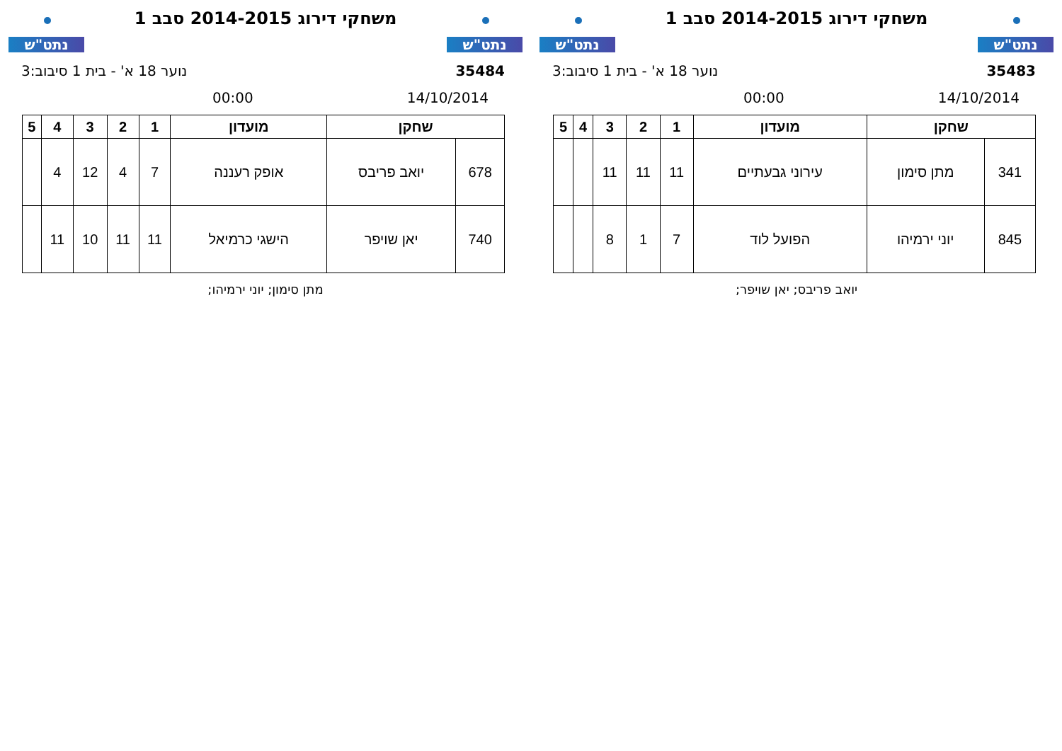נתט"ש
משחקי דירוג 2014-2015 סבב 1
נתט"ש
35483 נוער 18 א' - בית 1 סיבוב:3
14/10/2014 00:00
| שחקן | | מועדון | 1 | 2 | 3 | 4 | 5 |
| --- | --- | --- | --- | --- | --- | --- | --- |
| 341 | מתן סימון | עירוני גבעתיים | 11 | 11 | 11 | | |
| 845 | יוני ירמיהו | הפועל לוד | 7 | 1 | 8 | | |
יואב פריבס; יאן שויפר;
נתט"ש
משחקי דירוג 2014-2015 סבב 1
נתט"ש
35484 נוער 18 א' - בית 1 סיבוב:3
14/10/2014 00:00
| שחקן | | מועדון | 1 | 2 | 3 | 4 | 5 |
| --- | --- | --- | --- | --- | --- | --- | --- |
| 678 | יואב פריבס | אופק רעננה | 7 | 4 | 12 | 4 | |
| 740 | יאן שויפר | הישגי כרמיאל | 11 | 11 | 10 | 11 | |
מתן סימון; יוני ירמיהו;